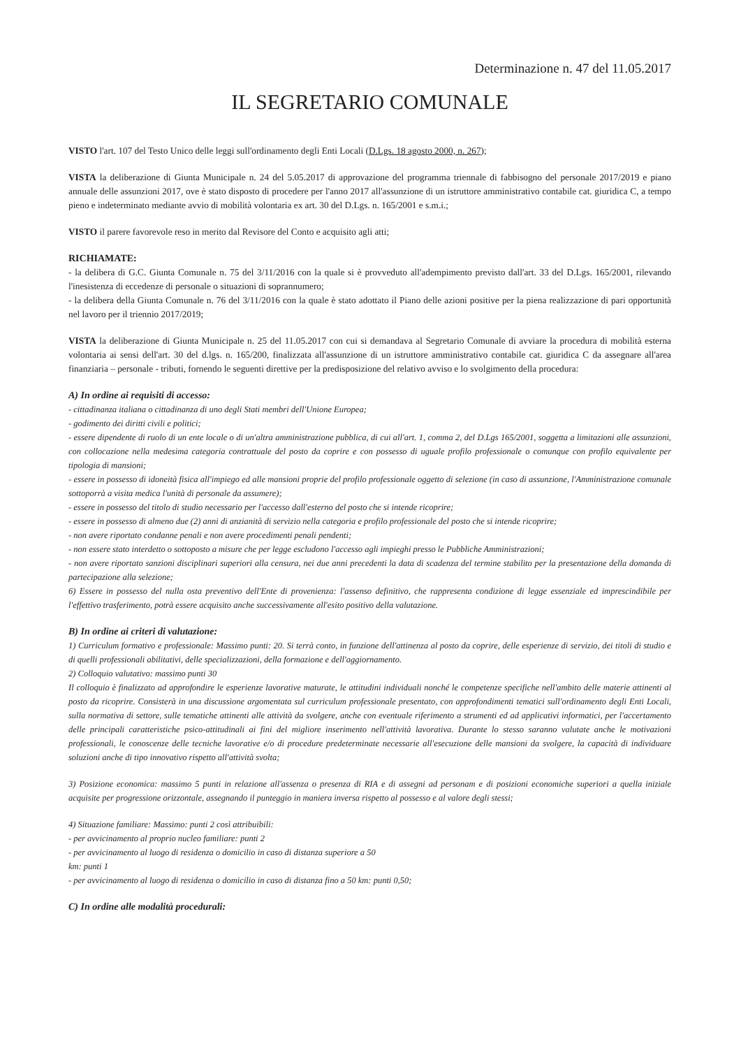Determinazione n. 47 del 11.05.2017
IL SEGRETARIO COMUNALE
VISTO l'art. 107 del Testo Unico delle leggi sull'ordinamento degli Enti Locali (D.Lgs. 18 agosto 2000, n. 267);
VISTA la deliberazione di Giunta Municipale n. 24 del 5.05.2017 di approvazione del programma triennale di fabbisogno del personale 2017/2019 e piano annuale delle assunzioni 2017, ove è stato disposto di procedere per l'anno 2017 all'assunzione di un istruttore amministrativo contabile cat. giuridica C, a tempo pieno e indeterminato mediante avvio di mobilità volontaria ex art. 30 del D.Lgs. n. 165/2001 e s.m.i.;
VISTO il parere favorevole reso in merito dal Revisore del Conto e acquisito agli atti;
RICHIAMATE:
- la delibera di G.C. Giunta Comunale n. 75 del 3/11/2016 con la quale si è provveduto all'adempimento previsto dall'art. 33 del D.Lgs. 165/2001, rilevando l'inesistenza di eccedenze di personale o situazioni di soprannumero;
- la delibera della Giunta Comunale n. 76 del 3/11/2016 con la quale è stato adottato il Piano delle azioni positive per la piena realizzazione di pari opportunità nel lavoro per il triennio 2017/2019;
VISTA la deliberazione di Giunta Municipale n. 25 del 11.05.2017 con cui si demandava al Segretario Comunale di avviare la procedura di mobilità esterna volontaria ai sensi dell'art. 30 del d.lgs. n. 165/200, finalizzata all'assunzione di un istruttore amministrativo contabile cat. giuridica C da assegnare all'area finanziaria – personale - tributi, fornendo le seguenti direttive per la predisposizione del relativo avviso e lo svolgimento della procedura:
A) In ordine ai requisiti di accesso:
- cittadinanza italiana o cittadinanza di uno degli Stati membri dell'Unione Europea;
- godimento dei diritti civili e politici;
- essere dipendente di ruolo di un ente locale o di un'altra amministrazione pubblica, di cui all'art. 1, comma 2, del D.Lgs 165/2001, soggetta a limitazioni alle assunzioni, con collocazione nella medesima categoria contrattuale del posto da coprire e con possesso di uguale profilo professionale o comunque con profilo equivalente per tipologia di mansioni;
- essere in possesso di idoneità fisica all'impiego ed alle mansioni proprie del profilo professionale oggetto di selezione (in caso di assunzione, l'Amministrazione comunale sottoporrà a visita medica l'unità di personale da assumere);
- essere in possesso del titolo di studio necessario per l'accesso dall'esterno del posto che si intende ricoprire;
- essere in possesso di almeno due (2) anni di anzianità di servizio nella categoria e profilo professionale del posto che si intende ricoprire;
- non avere riportato condanne penali e non avere procedimenti penali pendenti;
- non essere stato interdetto o sottoposto a misure che per legge escludono l'accesso agli impieghi presso le Pubbliche Amministrazioni;
- non avere riportato sanzioni disciplinari superiori alla censura, nei due anni precedenti la data di scadenza del termine stabilito per la presentazione della domanda di partecipazione alla selezione;
6) Essere in possesso del nulla osta preventivo dell'Ente di provenienza: l'assenso definitivo, che rappresenta condizione di legge essenziale ed imprescindibile per l'effettivo trasferimento, potrà essere acquisito anche successivamente all'esito positivo della valutazione.
B) In ordine ai criteri di valutazione:
1) Curriculum formativo e professionale: Massimo punti: 20. Si terrà conto, in funzione dell'attinenza al posto da coprire, delle esperienze di servizio, dei titoli di studio e di quelli professionali abilitativi, delle specializzazioni, della formazione e dell'aggiornamento.
2) Colloquio valutativo: massimo punti 30
Il colloquio è finalizzato ad approfondire le esperienze lavorative maturate, le attitudini individuali nonché le competenze specifiche nell'ambito delle materie attinenti al posto da ricoprire. Consisterà in una discussione argomentata sul curriculum professionale presentato, con approfondimenti tematici sull'ordinamento degli Enti Locali, sulla normativa di settore, sulle tematiche attinenti alle attività da svolgere, anche con eventuale riferimento a strumenti ed ad applicativi informatici, per l'accertamento delle principali caratteristiche psico-attitudinali ai fini del migliore inserimento nell'attività lavorativa. Durante lo stesso saranno valutate anche le motivazioni professionali, le conoscenze delle tecniche lavorative e/o di procedure predeterminate necessarie all'esecuzione delle mansioni da svolgere, la capacità di individuare soluzioni anche di tipo innovativo rispetto all'attività svolta;
3) Posizione economica: massimo 5 punti in relazione all'assenza o presenza di RIA e di assegni ad personam e di posizioni economiche superiori a quella iniziale acquisite per progressione orizzontale, assegnando il punteggio in maniera inversa rispetto al possesso e al valore degli stessi;
4) Situazione familiare: Massimo: punti 2 così attribuibili:
- per avvicinamento al proprio nucleo familiare: punti 2
- per avvicinamento al luogo di residenza o domicilio in caso di distanza superiore a 50
km: punti 1
- per avvicinamento al luogo di residenza o domicilio in caso di distanza fino a 50 km: punti 0,50;
C) In ordine alle modalità procedurali: